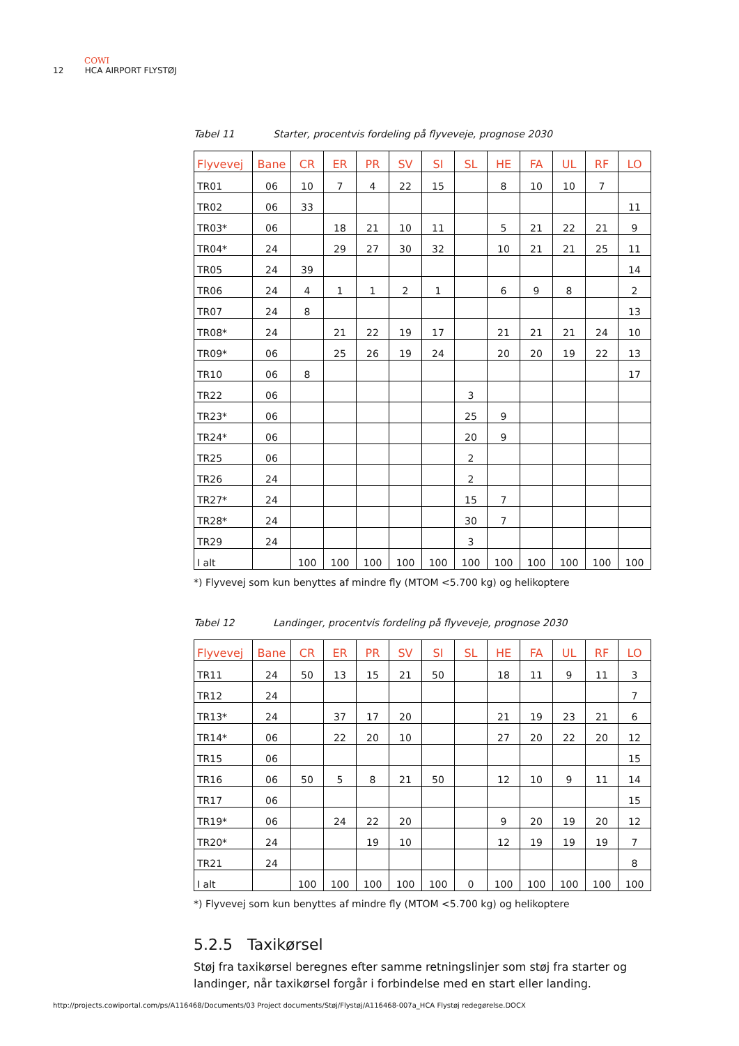COWI
12 HCA AIRPORT FLYSTØJ
Tabel 11 Starter, procentvis fordeling på flyveveje, prognose 2030
| Flyvevej | Bane | CR | ER | PR | SV | SI | SL | HE | FA | UL | RF | LO |
| --- | --- | --- | --- | --- | --- | --- | --- | --- | --- | --- | --- | --- |
| TR01 | 06 | 10 | 7 | 4 | 22 | 15 | | 8 | 10 | 10 | 7 | |
| TR02 | 06 | 33 | | | | | | | | | | 11 |
| TR03* | 06 | | 18 | 21 | 10 | 11 | | 5 | 21 | 22 | 21 | 9 |
| TR04* | 24 | | 29 | 27 | 30 | 32 | | 10 | 21 | 21 | 25 | 11 |
| TR05 | 24 | 39 | | | | | | | | | | 14 |
| TR06 | 24 | 4 | 1 | 1 | 2 | 1 | | 6 | 9 | 8 | | 2 |
| TR07 | 24 | 8 | | | | | | | | | | 13 |
| TR08* | 24 | | 21 | 22 | 19 | 17 | | 21 | 21 | 21 | 24 | 10 |
| TR09* | 06 | | 25 | 26 | 19 | 24 | | 20 | 20 | 19 | 22 | 13 |
| TR10 | 06 | 8 | | | | | | | | | | 17 |
| TR22 | 06 | | | | | | 3 | | | | | |
| TR23* | 06 | | | | | | 25 | 9 | | | | |
| TR24* | 06 | | | | | | 20 | 9 | | | | |
| TR25 | 06 | | | | | | 2 | | | | | |
| TR26 | 24 | | | | | | 2 | | | | | |
| TR27* | 24 | | | | | | 15 | 7 | | | | |
| TR28* | 24 | | | | | | 30 | 7 | | | | |
| TR29 | 24 | | | | | | 3 | | | | | |
| I alt | | 100 | 100 | 100 | 100 | 100 | 100 | 100 | 100 | 100 | 100 | 100 |
*) Flyvevej som kun benyttes af mindre fly (MTOM <5.700 kg) og helikoptere
Tabel 12 Landinger, procentvis fordeling på flyveveje, prognose 2030
| Flyvevej | Bane | CR | ER | PR | SV | SI | SL | HE | FA | UL | RF | LO |
| --- | --- | --- | --- | --- | --- | --- | --- | --- | --- | --- | --- | --- |
| TR11 | 24 | 50 | 13 | 15 | 21 | 50 | | 18 | 11 | 9 | 11 | 3 |
| TR12 | 24 | | | | | | | | | | | 7 |
| TR13* | 24 | | 37 | 17 | 20 | | | 21 | 19 | 23 | 21 | 6 |
| TR14* | 06 | | 22 | 20 | 10 | | | 27 | 20 | 22 | 20 | 12 |
| TR15 | 06 | | | | | | | | | | | 15 |
| TR16 | 06 | 50 | 5 | 8 | 21 | 50 | | 12 | 10 | 9 | 11 | 14 |
| TR17 | 06 | | | | | | | | | | | 15 |
| TR19* | 06 | | 24 | 22 | 20 | | | 9 | 20 | 19 | 20 | 12 |
| TR20* | 24 | | | 19 | 10 | | | 12 | 19 | 19 | 19 | 7 |
| TR21 | 24 | | | | | | | | | | | 8 |
| I alt | | 100 | 100 | 100 | 100 | 100 | 0 | 100 | 100 | 100 | 100 | 100 |
*) Flyvevej som kun benyttes af mindre fly (MTOM <5.700 kg) og helikoptere
5.2.5 Taxikørsel
Støj fra taxikørsel beregnes efter samme retningslinjer som støj fra starter og landinger, når taxikørsel forgår i forbindelse med en start eller landing.
http://projects.cowiportal.com/ps/A116468/Documents/03 Project documents/Støj/Flystøj/A116468-007a_HCA Flystøj redegørelse.DOCX